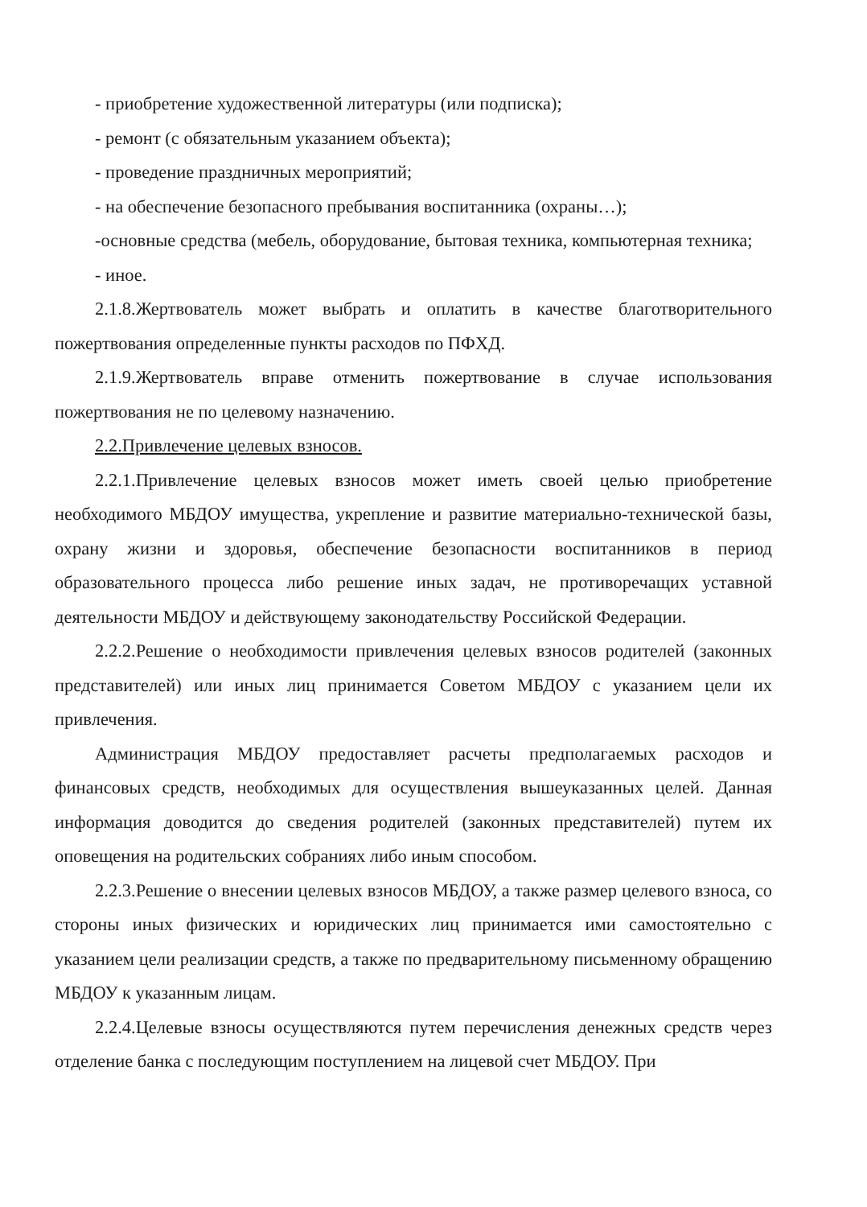- приобретение художественной литературы (или подписка);
- ремонт (с обязательным указанием объекта);
- проведение праздничных мероприятий;
- на обеспечение безопасного пребывания воспитанника (охраны…);
-основные средства (мебель, оборудование, бытовая техника, компьютерная техника;
- иное.
2.1.8.Жертвователь может выбрать и оплатить в качестве благотворительного пожертвования определенные пункты расходов по ПФХД.
2.1.9.Жертвователь вправе отменить пожертвование в случае использования пожертвования не по целевому назначению.
2.2.Привлечение целевых взносов.
2.2.1.Привлечение целевых взносов может иметь своей целью приобретение необходимого МБДОУ имущества, укрепление и развитие материально-технической базы, охрану жизни и здоровья, обеспечение безопасности воспитанников в период образовательного процесса либо решение иных задач, не противоречащих уставной деятельности МБДОУ и действующему законодательству Российской Федерации.
2.2.2.Решение о необходимости привлечения целевых взносов родителей (законных представителей) или иных лиц принимается Советом МБДОУ с указанием цели их привлечения.
Администрация МБДОУ предоставляет расчеты предполагаемых расходов и финансовых средств, необходимых для осуществления вышеуказанных целей. Данная информация доводится до сведения родителей (законных представителей) путем их оповещения на родительских собраниях либо иным способом.
2.2.3.Решение о внесении целевых взносов МБДОУ, а также размер целевого взноса, со стороны иных физических и юридических лиц принимается ими самостоятельно с указанием цели реализации средств, а также по предварительному письменному обращению МБДОУ к указанным лицам.
2.2.4.Целевые взносы осуществляются путем перечисления денежных средств через отделение банка с последующим поступлением на лицевой счет МБДОУ. При